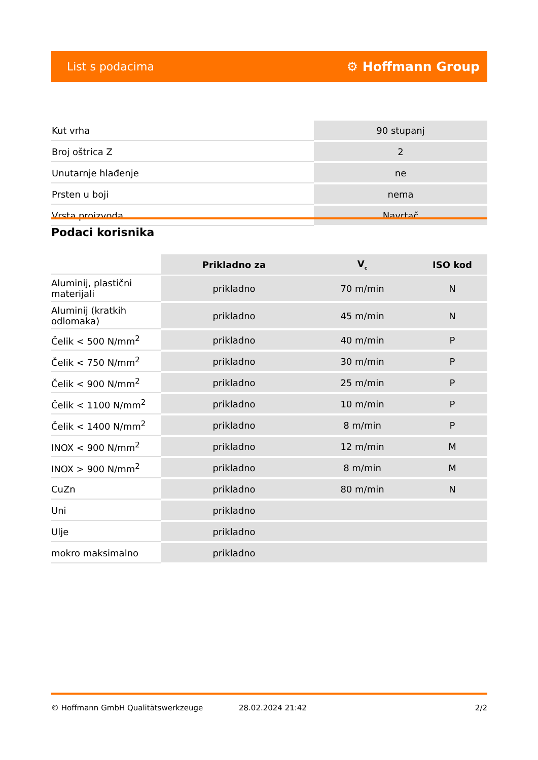List s podacima ⚙ Hoffmann Group
| Kut vrha | 90 stupanj |
| Broj oštrica Z | 2 |
| Unutarnje hlađenje | ne |
| Prsten u boji | nema |
| Vrsta proizvoda | Navrtač |
Podaci korisnika
| | Prikladno za | V<sub>c</sub> | ISO kod |
| --- | --- | --- | --- |
| Aluminij, plastični materijali | prikladno | 70 m/min | N |
| Aluminij (kratkih odlomaka) | prikladno | 45 m/min | N |
| Čelik < 500 N/mm<sup>2</sup> | prikladno | 40 m/min | P |
| Čelik < 750 N/mm<sup>2</sup> | prikladno | 30 m/min | P |
| Čelik < 900 N/mm<sup>2</sup> | prikladno | 25 m/min | P |
| Čelik < 1100 N/mm<sup>2</sup> | prikladno | 10 m/min | P |
| Čelik < 1400 N/mm<sup>2</sup> | prikladno | 8 m/min | P |
| INOX < 900 N/mm<sup>2</sup> | prikladno | 12 m/min | M |
| INOX > 900 N/mm<sup>2</sup> | prikladno | 8 m/min | M |
| CuZn | prikladno | 80 m/min | N |
| Uni | prikladno | | |
| Ulje | prikladno | | |
| mokro maksimalno | prikladno | | |
© Hoffmann GmbH Qualitätswerkzeuge 28.02.2024 21:42 2/2